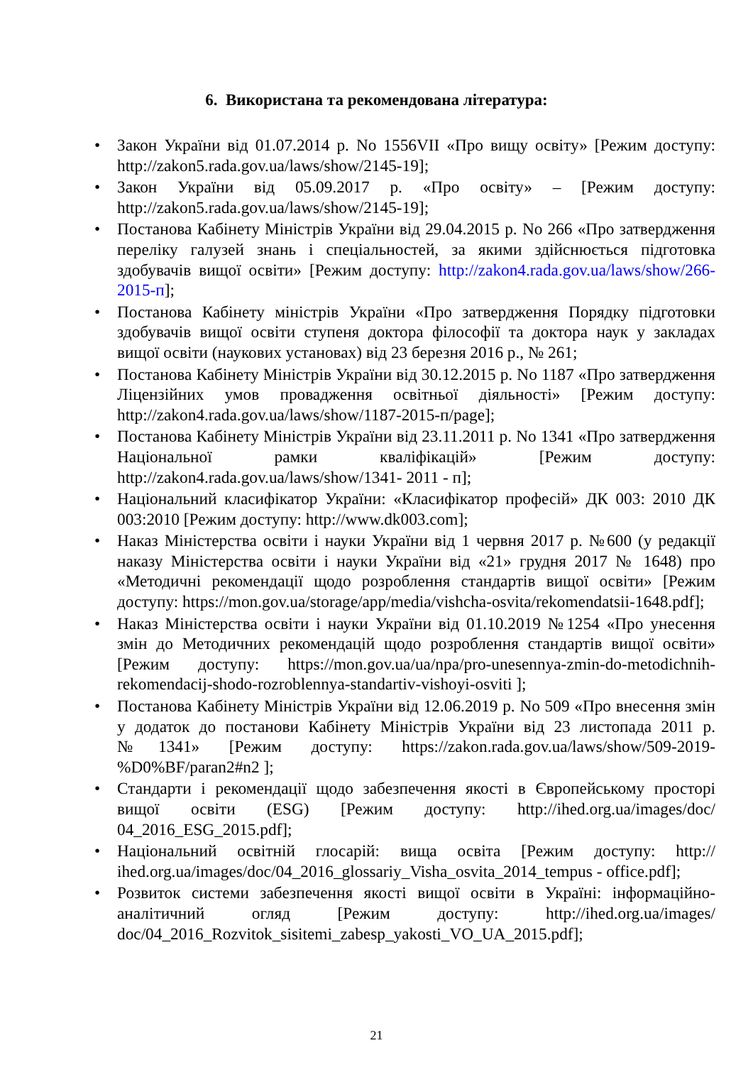6. Використана та рекомендована література:
• Закон України від 01.07.2014 р. No 1556VII «Про вищу освіту» [Режим доступу: http://zakon5.rada.gov.ua/laws/show/2145-19];
• Закон України від 05.09.2017 р. «Про освіту» – [Режим доступу: http://zakon5.rada.gov.ua/laws/show/2145-19];
• Постанова Кабінету Міністрів України від 29.04.2015 р. No 266 «Про затвердження переліку галузей знань і спеціальностей, за якими здійснюється підготовка здобувачів вищої освіти» [Режим доступу: http://zakon4.rada.gov.ua/laws/show/266-2015-п];
• Постанова Кабінету міністрів України «Про затвердження Порядку підготовки здобувачів вищої освіти ступеня доктора філософії та доктора наук у закладах вищої освіти (наукових установах) від 23 березня 2016 р., № 261;
• Постанова Кабінету Міністрів України від 30.12.2015 р. No 1187 «Про затвердження Ліцензійних умов провадження освітньої діяльності» [Режим доступу: http://zakon4.rada.gov.ua/laws/show/1187-2015-п/page];
• Постанова Кабінету Міністрів України від 23.11.2011 р. No 1341 «Про затвердження Національної рамки кваліфікацій» [Режим доступу: http://zakon4.rada.gov.ua/laws/show/1341- 2011 - п];
• Національний класифікатор України: «Класифікатор професій» ДК 003: 2010 ДК 003:2010 [Режим доступу: http://www.dk003.com];
• Наказ Міністерства освіти і науки України від 1 червня 2017 р. №600 (у редакції наказу Міністерства освіти і науки України від «21» грудня 2017 № 1648) про «Методичні рекомендації щодо розроблення стандартів вищої освіти» [Режим доступу: https://mon.gov.ua/storage/app/media/vishcha-osvita/rekomendatsii-1648.pdf];
• Наказ Міністерства освіти і науки України від 01.10.2019 №1254 «Про унесення змін до Методичних рекомендацій щодо розроблення стандартів вищої освіти» [Режим доступу: https://mon.gov.ua/ua/npa/pro-unesennya-zmin-do-metodichnih-rekomendacij-shodo-rozroblennya-standartiv-vishoyi-osviti ];
• Постанова Кабінету Міністрів України від 12.06.2019 р. No 509 «Про внесення змін у додаток до постанови Кабінету Міністрів України від 23 листопада 2011 р. №1341» [Режим доступу: https://zakon.rada.gov.ua/laws/show/509-2019-%D0%BF/paran2#n2 ];
• Стандарти і рекомендації щодо забезпечення якості в Європейському просторі вищої освіти (ESG) [Режим доступу: http://ihed.org.ua/images/doc/ 04_2016_ESG_2015.pdf];
• Національний освітній глосарій: вища освіта [Режим доступу: http:// ihed.org.ua/images/doc/04_2016_glossariy_Visha_osvita_2014_tempus - office.pdf];
• Розвиток системи забезпечення якості вищої освіти в Україні: інформаційно-аналітичний огляд [Режим доступу: http://ihed.org.ua/images/ doc/04_2016_Rozvitok_sisitemi_zabesp_yakosti_VO_UA_2015.pdf];
21